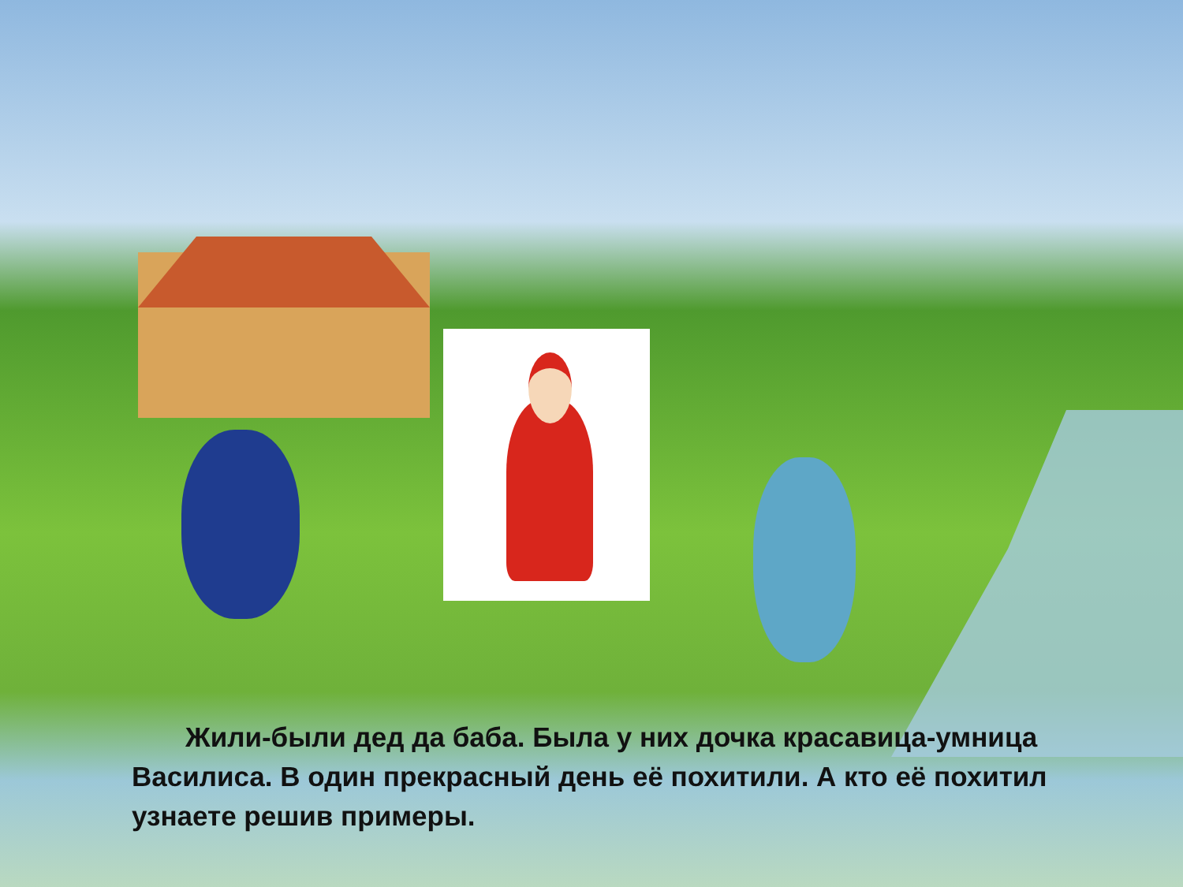Жили-были дед да баба. Была у них дочка красавица-умница Василиса. В один прекрасный день её похитили. А кто её похитил узнаете решив примеры.